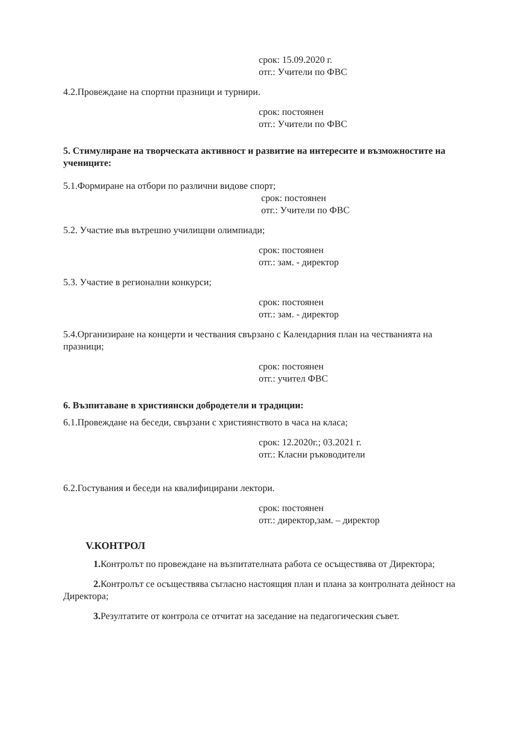срок: 15.09.2020 г.
отг.: Учители по ФВС
4.2.Провеждане на спортни празници и турнири.
срок: постоянен
отг.: Учители по ФВС
5. Стимулиране на творческата активност и развитие на интересите и възможностите на учениците:
5.1.Формиране на отбори по различни видове спорт;
срок: постоянен
отг.: Учители по ФВС
5.2. Участие във вътрешно училищни олимпиади;
срок: постоянен
отг.: зам. - директор
5.3. Участие в регионални конкурси;
срок: постоянен
отг.: зам. - директор
5.4.Организиране на концерти и чествания свързано с Календарния план на честванията на празници;
срок: постоянен
отг.: учител ФВС
6. Възпитаване в християнски добродетели и традиции:
6.1.Провеждане на беседи, свързани с християнството в часа на класа;
срок: 12.2020г.; 03.2021 г.
отг.: Класни ръководители
6.2.Гостувания и беседи на квалифицирани лектори.
срок: постоянен
отг.: директор,зам. – директор
V.КОНТРОЛ
1. Контролът по провеждане на възпитателната работа се осъществява от Директора;
2. Контролът се осъществява съгласно настоящия план и плана за контролната дейност на Директора;
3. Резултатите от контрола се отчитат на заседание на педагогическия съвет.